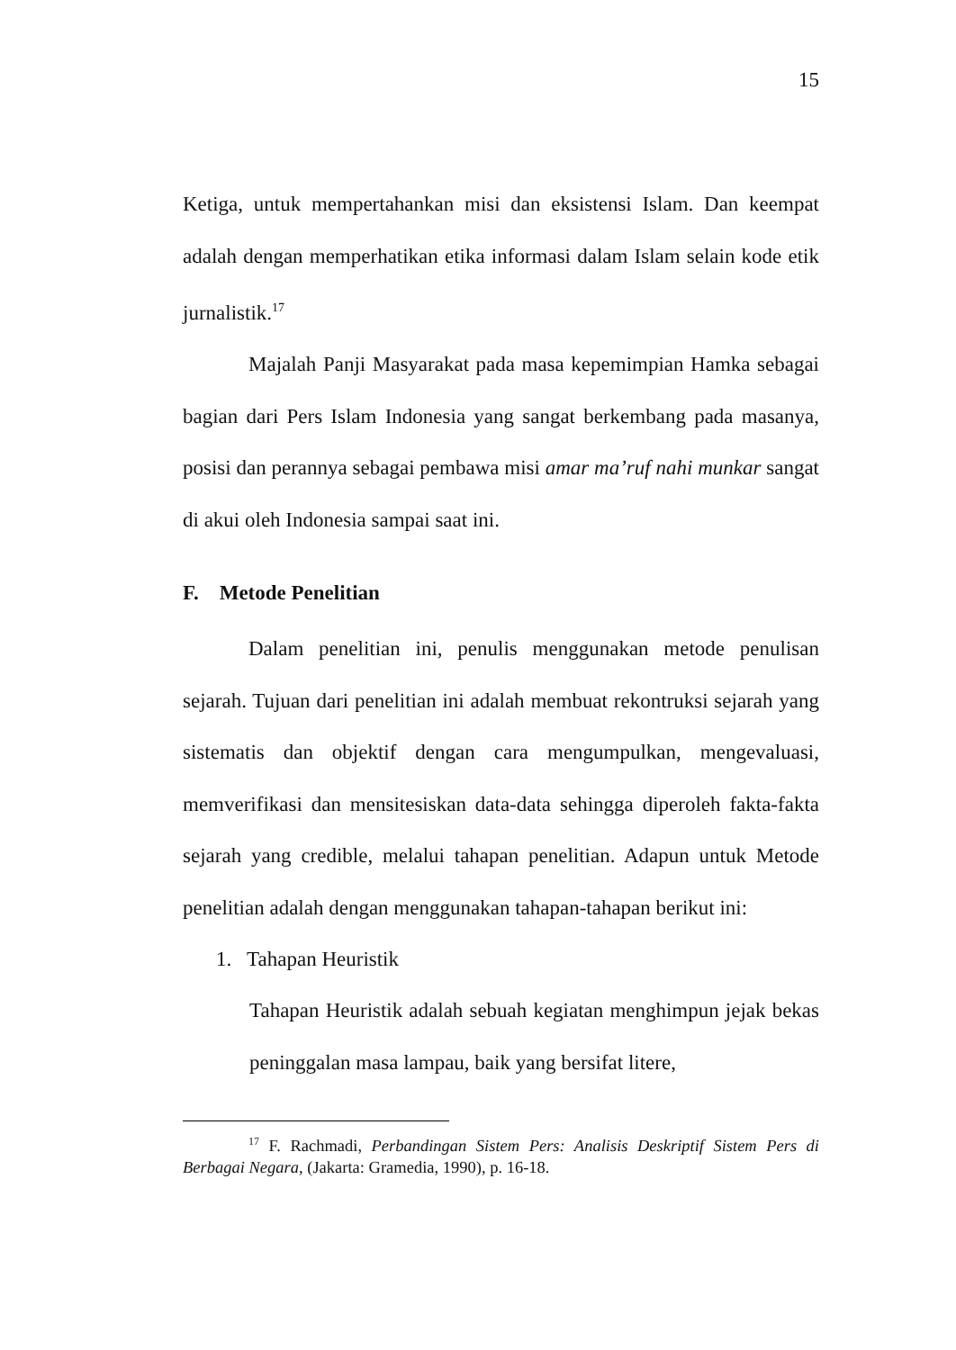15
Ketiga, untuk mempertahankan misi dan eksistensi Islam. Dan keempat adalah dengan memperhatikan etika informasi dalam Islam selain kode etik jurnalistik.<sup>17</sup>
Majalah Panji Masyarakat pada masa kepemimpian Hamka sebagai bagian dari Pers Islam Indonesia yang sangat berkembang pada masanya, posisi dan perannya sebagai pembawa misi amar ma’ruf nahi munkar sangat di akui oleh Indonesia sampai saat ini.
F. Metode Penelitian
Dalam penelitian ini, penulis menggunakan metode penulisan sejarah. Tujuan dari penelitian ini adalah membuat rekontruksi sejarah yang sistematis dan objektif dengan cara mengumpulkan, mengevaluasi, memverifikasi dan mensitesiskan data-data sehingga diperoleh fakta-fakta sejarah yang credible, melalui tahapan penelitian. Adapun untuk Metode penelitian adalah dengan menggunakan tahapan-tahapan berikut ini:
1. Tahapan Heuristik
Tahapan Heuristik adalah sebuah kegiatan menghimpun jejak bekas peninggalan masa lampau, baik yang bersifat litere,
<sup>17</sup> F. Rachmadi, Perbandingan Sistem Pers: Analisis Deskriptif Sistem Pers di Berbagai Negara, (Jakarta: Gramedia, 1990), p. 16-18.